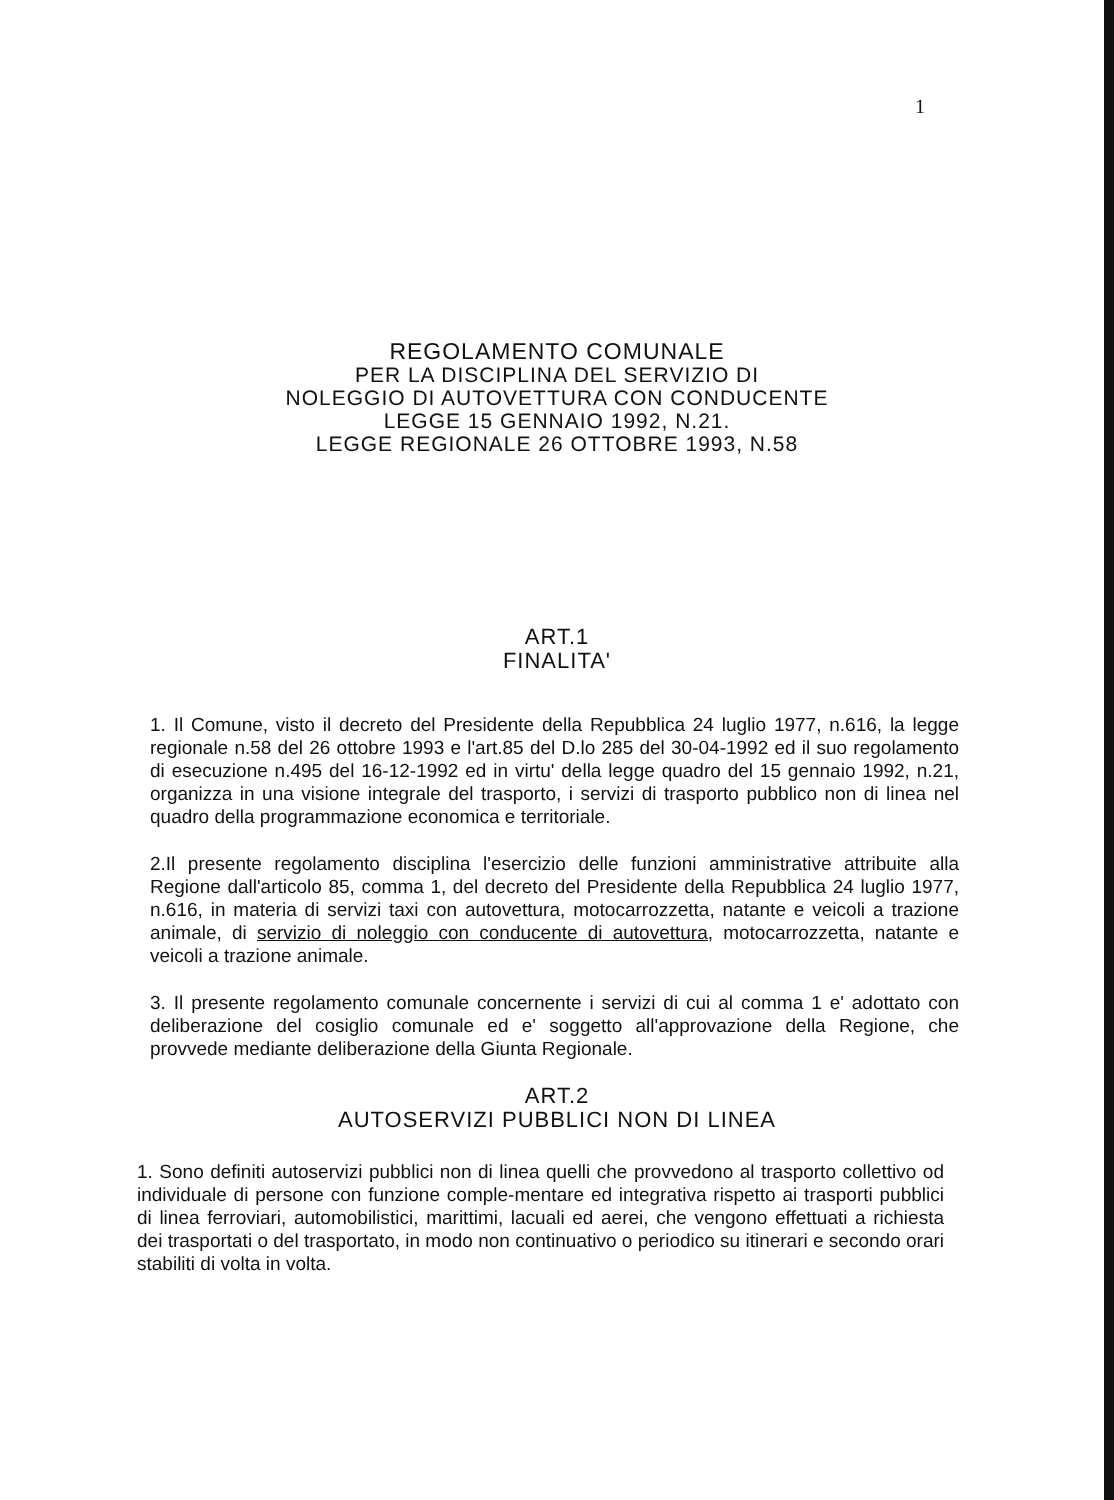1
REGOLAMENTO COMUNALE
PER LA DISCIPLINA DEL SERVIZIO DI
NOLEGGIO DI AUTOVETTURA CON CONDUCENTE
LEGGE 15 GENNAIO 1992, N.21.
LEGGE REGIONALE 26 OTTOBRE 1993, N.58
ART.1
FINALITA'
1. Il Comune, visto il decreto del Presidente della Repubblica 24 luglio 1977, n.616, la legge regionale n.58 del 26 ottobre 1993 e l'art.85 del D.lo 285 del 30-04-1992 ed il suo regolamento di esecuzione n.495 del 16-12-1992 ed in virtu' della legge quadro del 15 gennaio 1992, n.21, organizza in una visione integrale del trasporto, i servizi di trasporto pubblico non di linea nel quadro della programmazione economica e territoriale.
2.Il presente regolamento disciplina l'esercizio delle funzioni amministrative attribuite alla Regione dall'articolo 85, comma 1, del decreto del Presidente della Repubblica 24 luglio 1977, n.616, in materia di servizi taxi con autovettura, motocarrozzetta, natante e veicoli a trazione animale, di servizio di noleggio con conducente di autovettura, motocarrozzetta, natante e veicoli a trazione animale.
3. Il presente regolamento comunale concernente i servizi di cui al comma 1 e' adottato con deliberazione del cosiglio comunale ed e' soggetto all'approvazione della Regione, che provvede mediante deliberazione della Giunta Regionale.
ART.2
AUTOSERVIZI PUBBLICI NON DI LINEA
1. Sono definiti autoservizi pubblici non di linea quelli che provvedono al trasporto collettivo od individuale di persone con funzione comple-mentare ed integrativa rispetto ai trasporti pubblici di linea ferroviari, automobilistici, marittimi, lacuali ed aerei, che vengono effettuati a richiesta dei trasportati o del trasportato, in modo non continuativo o periodico su itinerari e secondo orari stabiliti di volta in volta.